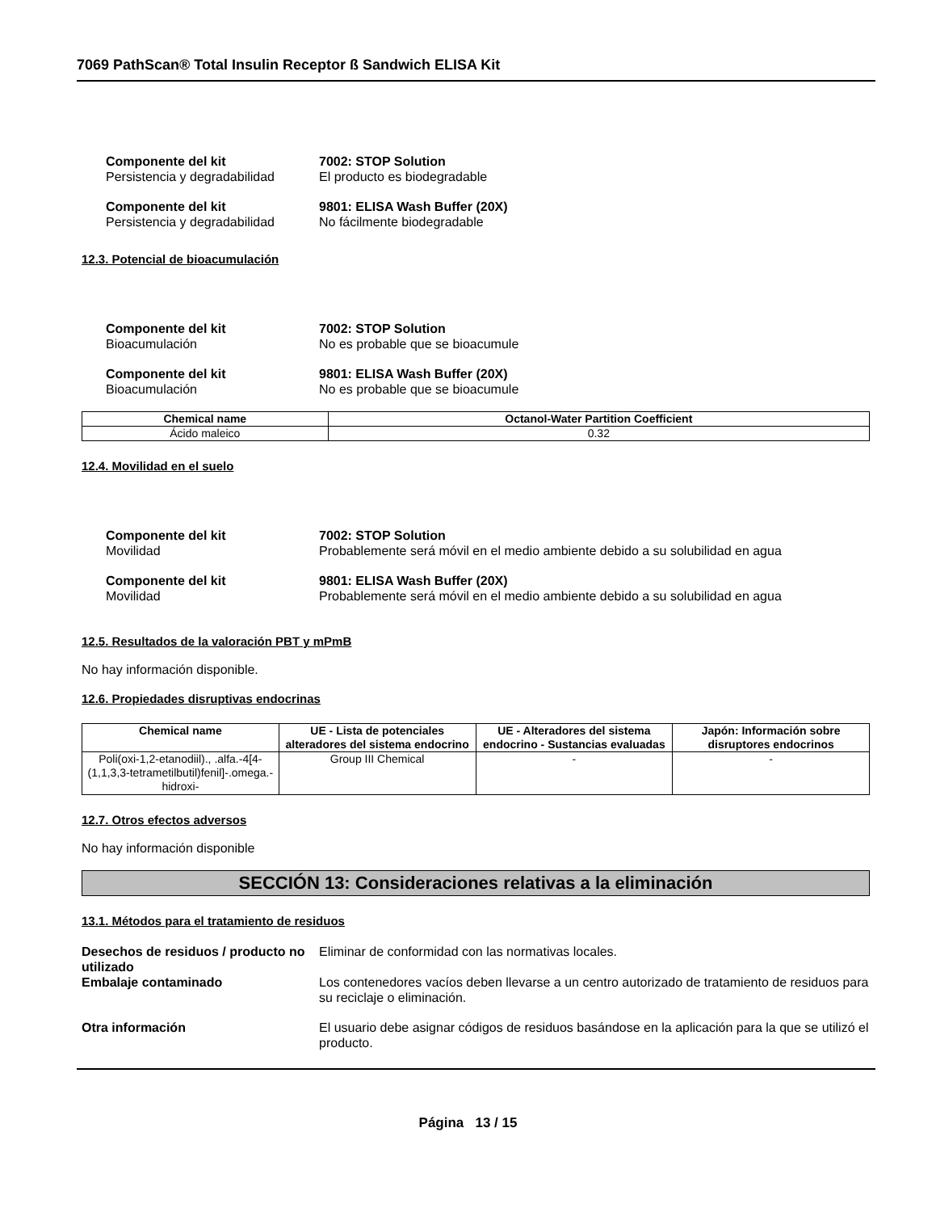7069 PathScan® Total Insulin Receptor ß Sandwich ELISA Kit
Componente del kit 7002: STOP Solution
Persistencia y degradabilidad El producto es biodegradable
Componente del kit 9801: ELISA Wash Buffer (20X)
Persistencia y degradabilidad No fácilmente biodegradable
12.3. Potencial de bioacumulación
Componente del kit 7002: STOP Solution
Bioacumulación No es probable que se bioacumule
Componente del kit 9801: ELISA Wash Buffer (20X)
Bioacumulación No es probable que se bioacumule
| Chemical name | Octanol-Water Partition Coefficient |
| --- | --- |
| Ácido maleico | 0.32 |
12.4. Movilidad en el suelo
Componente del kit 7002: STOP Solution
Movilidad Probablemente será móvil en el medio ambiente debido a su solubilidad en agua
Componente del kit 9801: ELISA Wash Buffer (20X)
Movilidad Probablemente será móvil en el medio ambiente debido a su solubilidad en agua
12.5. Resultados de la valoración PBT y mPmB
No hay información disponible.
12.6. Propiedades disruptivas endocrinas
| Chemical name | UE - Lista de potenciales alteradores del sistema endocrino | UE - Alteradores del sistema endocrino - Sustancias evaluadas | Japón: Información sobre disruptores endocrinos |
| --- | --- | --- | --- |
| Poli(oxi-1,2-etanodiil)., .alfa.-4[4-(1,1,3,3-tetrametilbutil)fenil]-.omega.-hidroxi- | Group III Chemical | - | - |
12.7. Otros efectos adversos
No hay información disponible
SECCIÓN 13: Consideraciones relativas a la eliminación
13.1. Métodos para el tratamiento de residuos
Desechos de residuos / producto no utilizado Eliminar de conformidad con las normativas locales.
Embalaje contaminado Los contenedores vacíos deben llevarse a un centro autorizado de tratamiento de residuos para su reciclaje o eliminación.
Otra información El usuario debe asignar códigos de residuos basándose en la aplicación para la que se utilizó el producto.
Página 13 / 15